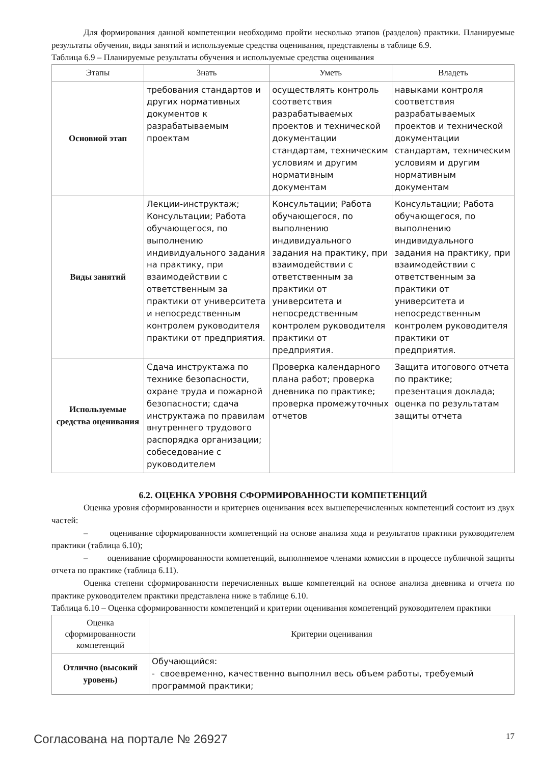Для формирования данной компетенции необходимо пройти несколько этапов (разделов) практики. Планируемые результаты обучения, виды занятий и используемые средства оценивания, представлены в таблице 6.9.
Таблица 6.9 – Планируемые результаты обучения и используемые средства оценивания
| Этапы | Знать | Уметь | Владеть |
| --- | --- | --- | --- |
| Основной этап | требования стандартов и других нормативных документов к разрабатываемым проектам | осуществлять контроль соответствия разрабатываемых проектов и технической документации стандартам, техническим условиям и другим нормативным документам | навыками контроля соответствия разрабатываемых проектов и технической документации стандартам, техническим условиям и другим нормативным документам |
| Виды занятий | Лекции-инструктаж; Консультации; Работа обучающегося, по выполнению индивидуального задания на практику, при взаимодействии с ответственным за практики от университета и непосредственным контролем руководителя практики от предприятия. | Консультации; Работа обучающегося, по выполнению индивидуального задания на практику, при взаимодействии с ответственным за практики от университета и непосредственным контролем руководителя практики от предприятия. | Консультации; Работа обучающегося, по выполнению индивидуального задания на практику, при взаимодействии с ответственным за практики от университета и непосредственным контролем руководителя практики от предприятия. |
| Используемые средства оценивания | Сдача инструктажа по технике безопасности, охране труда и пожарной безопасности; сдача инструктажа по правилам внутреннего трудового распорядка организации; собеседование с руководителем | Проверка календарного плана работ; проверка дневника по практике; проверка промежуточных отчетов | Защита итогового отчета по практике; презентация доклада; оценка по результатам защиты отчета |
6.2. ОЦЕНКА УРОВНЯ СФОРМИРОВАННОСТИ КОМПЕТЕНЦИЙ
Оценка уровня сформированности и критериев оценивания всех вышеперечисленных компетенций состоит из двух частей:
– оценивание сформированности компетенций на основе анализа хода и результатов практики руководителем практики (таблица 6.10);
– оценивание сформированности компетенций, выполняемое членами комиссии в процессе публичной защиты отчета по практике (таблица 6.11).
Оценка степени сформированности перечисленных выше компетенций на основе анализа дневника и отчета по практике руководителем практики представлена ниже в таблице 6.10.
Таблица 6.10 – Оценка сформированности компетенций и критерии оценивания компетенций руководителем практики
| Оценка сформированности компетенций | Критерии оценивания |
| --- | --- |
| Отлично (высокий уровень) | Обучающийся: - своевременно, качественно выполнил весь объем работы, требуемый программой практики; |
Согласована на портале № 26927 17